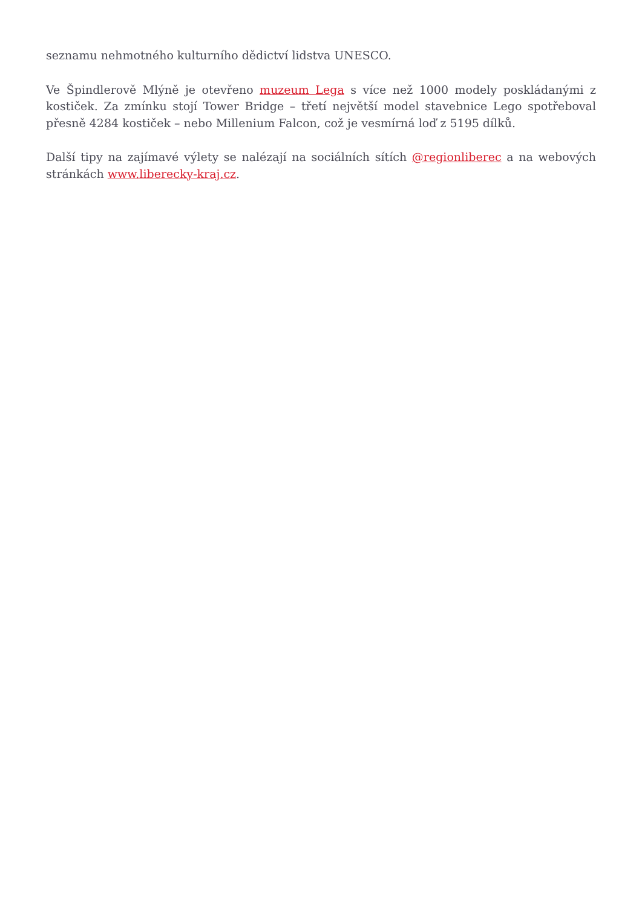seznamu nehmotného kulturního dědictví lidstva UNESCO.
Ve Špindlerově Mlýně je otevřeno muzeum Lega s více než 1000 modely poskládanými z kostiček. Za zmínku stojí Tower Bridge – třetí největší model stavebnice Lego spotřeboval přesně 4284 kostiček – nebo Millenium Falcon, což je vesmírná loď z 5195 dílků.
Další tipy na zajímavé výlety se nalézají na sociálních sítích @regionliberec a na webových stránkách www.liberecky-kraj.cz.